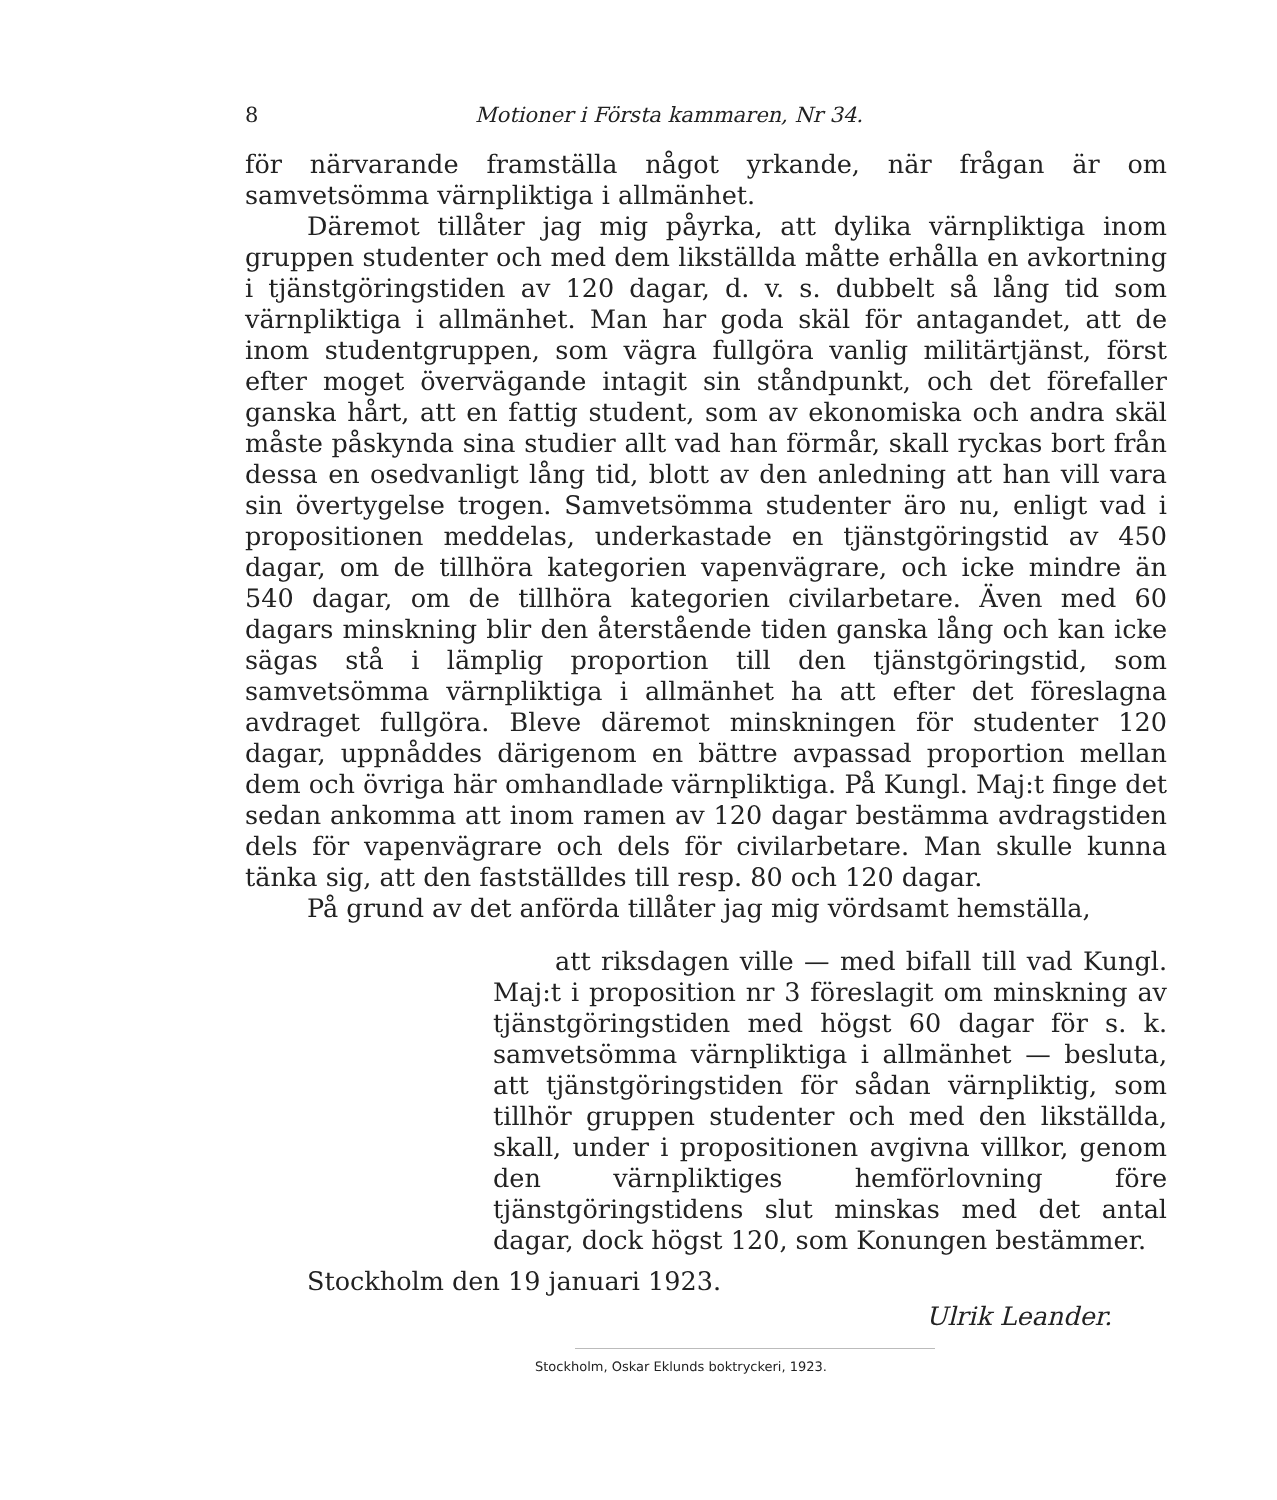8 Motioner i Första kammaren, Nr 34.
för närvarande framställa något yrkande, när frågan är om samvetsömma värnpliktiga i allmänhet.
Däremot tillåter jag mig påyrka, att dylika värnpliktiga inom gruppen studenter och med dem likställda måtte erhålla en avkortning i tjänstgöringstiden av 120 dagar, d. v. s. dubbelt så lång tid som värnpliktiga i allmänhet. Man har goda skäl för antagandet, att de inom studentgruppen, som vägra fullgöra vanlig militärtjänst, först efter moget övervägande intagit sin ståndpunkt, och det förefaller ganska hårt, att en fattig student, som av ekonomiska och andra skäl måste påskynda sina studier allt vad han förmår, skall ryckas bort från dessa en osedvanligt lång tid, blott av den anledning att han vill vara sin övertygelse trogen. Samvetsömma studenter äro nu, enligt vad i propositionen meddelas, underkastade en tjänstgöringstid av 450 dagar, om de tillhöra kategorien vapenvägrare, och icke mindre än 540 dagar, om de tillhöra kategorien civilarbetare. Även med 60 dagars minskning blir den återstående tiden ganska lång och kan icke sägas stå i lämplig proportion till den tjänstgöringstid, som samvetsömma värnpliktiga i allmänhet ha att efter det föreslagna avdraget fullgöra. Bleve däremot minskningen för studenter 120 dagar, uppnåddes därigenom en bättre avpassad proportion mellan dem och övriga här omhandlade värnpliktiga. På Kungl. Maj:t finge det sedan ankomma att inom ramen av 120 dagar bestämma avdragstiden dels för vapenvägrare och dels för civilarbetare. Man skulle kunna tänka sig, att den fastställdes till resp. 80 och 120 dagar.
På grund av det anförda tillåter jag mig vördsamt hemställa,
att riksdagen ville — med bifall till vad Kungl. Maj:t i proposition nr 3 föreslagit om minskning av tjänstgöringstiden med högst 60 dagar för s. k. samvetsömma värnpliktiga i allmänhet — besluta, att tjänstgöringstiden för sådan värnpliktig, som tillhör gruppen studenter och med den likställda, skall, under i propositionen avgivna villkor, genom den värnpliktiges hemförlovning före tjänstgöringstidens slut minskas med det antal dagar, dock högst 120, som Konungen bestämmer.
Stockholm den 19 januari 1923.
Ulrik Leander.
Stockholm, Oskar Eklunds boktryckeri, 1923.